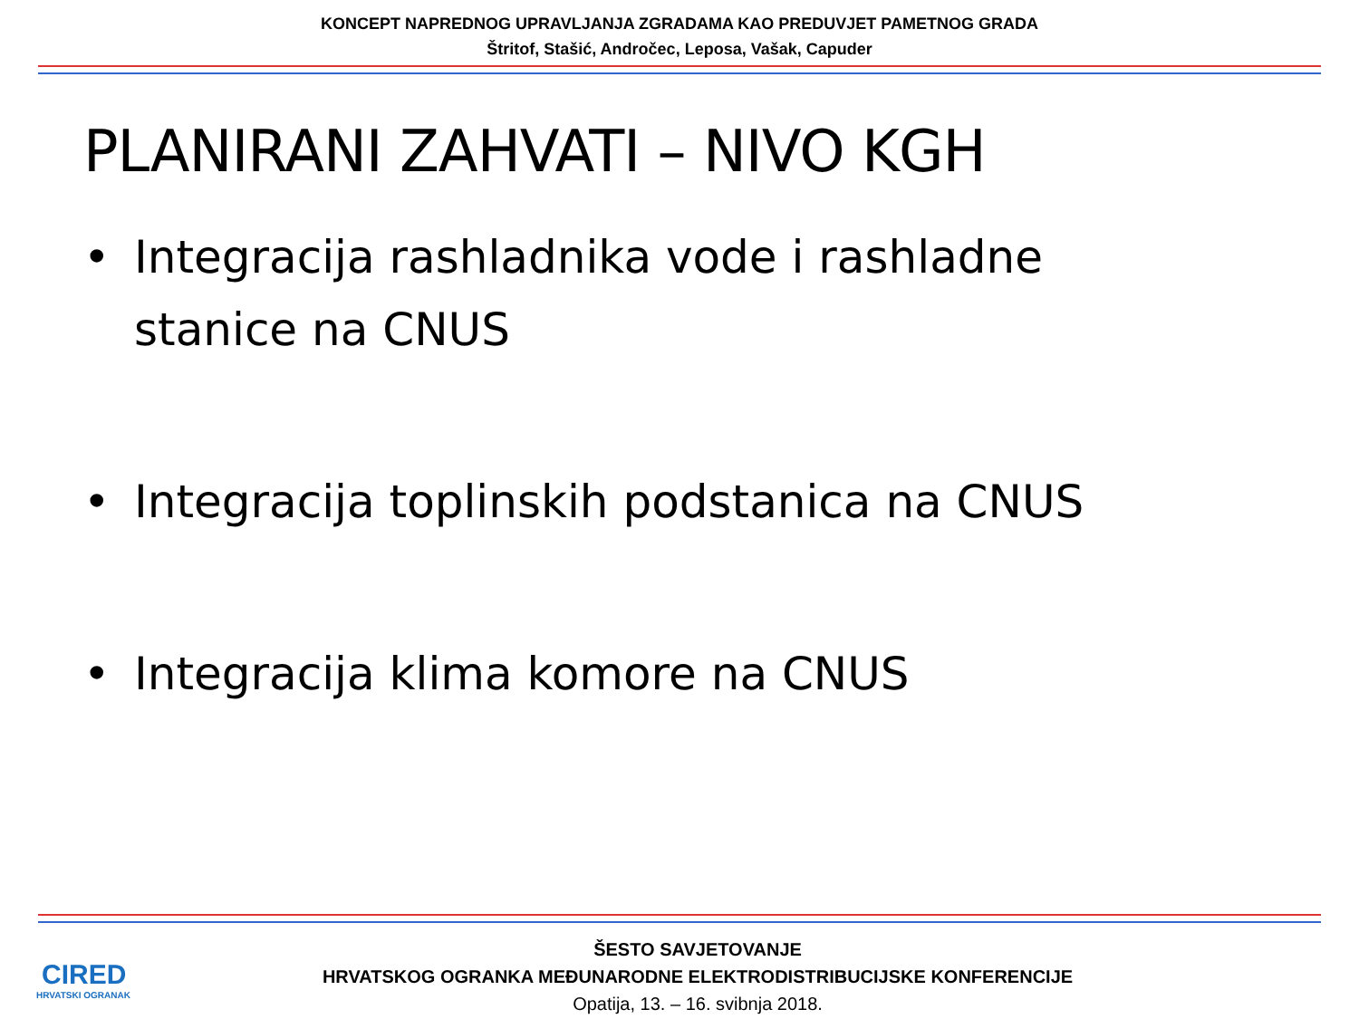KONCEPT NAPREDNOG UPRAVLJANJA ZGRADAMA KAO PREDUVJET PAMETNOG GRADA
Štritof, Stašić, Andročec, Leposa, Vašak, Capuder
PLANIRANI ZAHVATI – NIVO KGH
• Integracija rashladnika vode i rashladne stanice na CNUS
• Integracija toplinskih podstanica na CNUS
• Integracija klima komore na CNUS
CIRED
HRVATSKI OGRANAK
ŠESTO SAVJETOVANJE
HRVATSKOG OGRANKA MEĐUNARODNE ELEKTRODISTRIBUCIJSKE KONFERENCIJE
Opatija, 13. – 16. svibnja 2018.